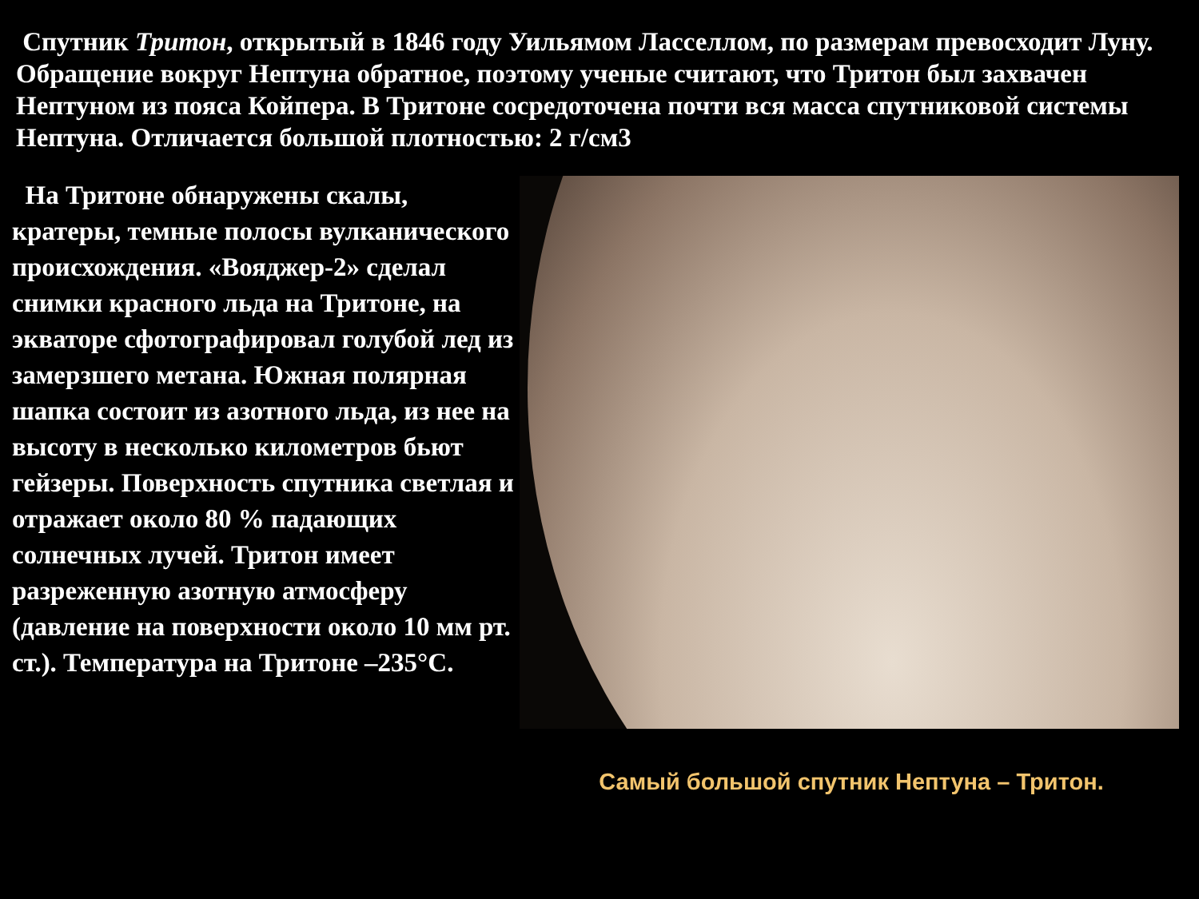Спутник Тритон, открытый в 1846 году Уильямом Ласселлом, по размерам превосходит Луну. Обращение вокруг Нептуна обратное, поэтому ученые считают, что Тритон был захвачен Нептуном из пояса Койпера. В Тритоне сосредоточена почти вся масса спутниковой системы Нептуна. Отличается большой плотностью: 2 г/см3
На Тритоне обнаружены скалы, кратеры, темные полосы вулканического происхождения. «Вояджер-2» сделал снимки красного льда на Тритоне, на экваторе сфотографировал голубой лед из замерзшего метана. Южная полярная шапка состоит из азотного льда, из нее на высоту в несколько километров бьют гейзеры. Поверхность спутника светлая и отражает около 80 % падающих солнечных лучей. Тритон имеет разреженную азотную атмосферу (давление на поверхности около 10 мм рт. ст.). Температура на Тритоне –235°С.
Самый большой спутник Нептуна – Тритон.